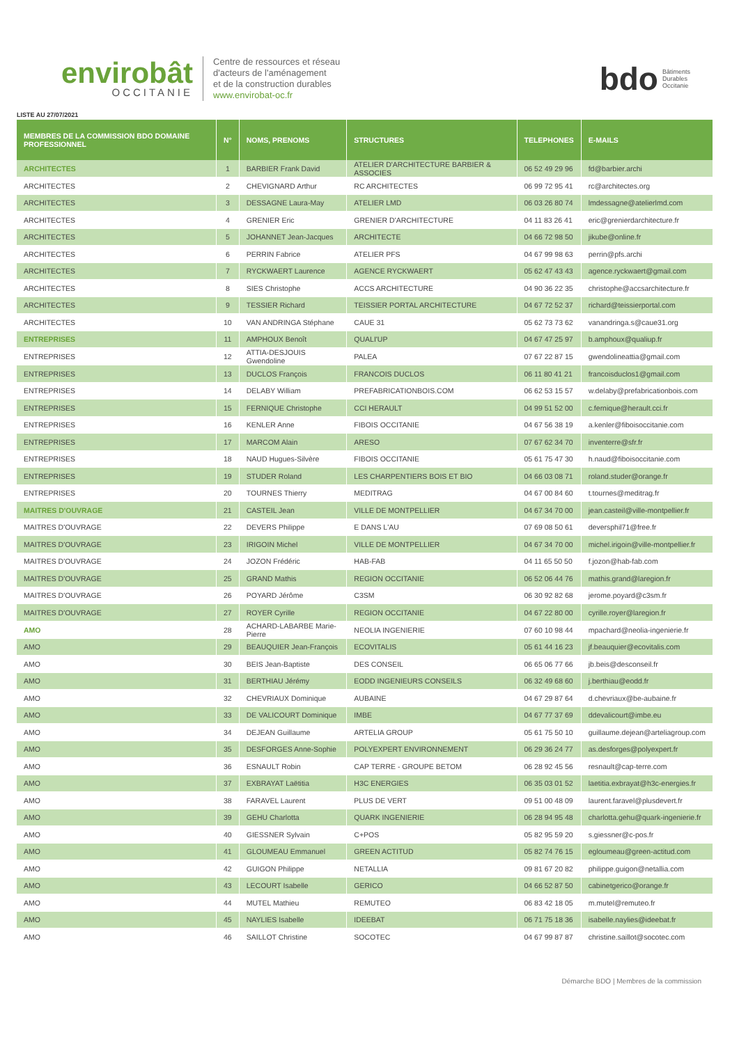envirobât
OCCITANIE
Centre de ressources et réseau
d'acteurs de l'aménagement
et de la construction durables
www.envirobat-oc.fr
bdo
Bâtiments
Durables
Occitanie
LISTE AU 27/07/2021
| MEMBRES DE LA COMMISSION BDO DOMAINE PROFESSIONNEL | N° | NOMS, PRENOMS | STRUCTURES | TELEPHONES | E-MAILS |
| --- | --- | --- | --- | --- | --- |
| ARCHITECTES | 1 | BARBIER Frank David | ATELIER D'ARCHITECTURE BARBIER & ASSOCIES | 06 52 49 29 96 | fd@barbier.archi |
| ARCHITECTES | 2 | CHEVIGNARD Arthur | RC ARCHITECTES | 06 99 72 95 41 | rc@architectes.org |
| ARCHITECTES | 3 | DESSAGNE Laura-May | ATELIER LMD | 06 03 26 80 74 | lmdessagne@atelierlmd.com |
| ARCHITECTES | 4 | GRENIER Eric | GRENIER D'ARCHITECTURE | 04 11 83 26 41 | eric@grenierdarchitecture.fr |
| ARCHITECTES | 5 | JOHANNET Jean-Jacques | ARCHITECTE | 04 66 72 98 50 | jikube@online.fr |
| ARCHITECTES | 6 | PERRIN Fabrice | ATELIER PFS | 04 67 99 98 63 | perrin@pfs.archi |
| ARCHITECTES | 7 | RYCKWAERT Laurence | AGENCE RYCKWAERT | 05 62 47 43 43 | agence.ryckwaert@gmail.com |
| ARCHITECTES | 8 | SIES Christophe | ACCS ARCHITECTURE | 04 90 36 22 35 | christophe@accsarchitecture.fr |
| ARCHITECTES | 9 | TESSIER Richard | TEISSIER PORTAL ARCHITECTURE | 04 67 72 52 37 | richard@teissierportal.com |
| ARCHITECTES | 10 | VAN ANDRINGA Stéphane | CAUE 31 | 05 62 73 73 62 | vanandringa.s@caue31.org |
| ENTREPRISES | 11 | AMPHOUX Benoît | QUALI'UP | 04 67 47 25 97 | b.amphoux@qualiup.fr |
| ENTREPRISES | 12 | ATTIA-DESJOUIS Gwendoline | PALEA | 07 67 22 87 15 | gwendolineattia@gmail.com |
| ENTREPRISES | 13 | DUCLOS François | FRANCOIS DUCLOS | 06 11 80 41 21 | francoisduclos1@gmail.com |
| ENTREPRISES | 14 | DELABY William | PREFABRICATIONBOIS.COM | 06 62 53 15 57 | w.delaby@prefabricationbois.com |
| ENTREPRISES | 15 | FERNIQUE Christophe | CCI HERAULT | 04 99 51 52 00 | c.fernique@herault.cci.fr |
| ENTREPRISES | 16 | KENLER Anne | FIBOIS OCCITANIE | 04 67 56 38 19 | a.kenler@fiboisoccitanie.com |
| ENTREPRISES | 17 | MARCOM Alain | ARESO | 07 67 62 34 70 | inventerre@sfr.fr |
| ENTREPRISES | 18 | NAUD Hugues-Silvère | FIBOIS OCCITANIE | 05 61 75 47 30 | h.naud@fiboisoccitanie.com |
| ENTREPRISES | 19 | STUDER Roland | LES CHARPENTIERS BOIS ET BIO | 04 66 03 08 71 | roland.studer@orange.fr |
| ENTREPRISES | 20 | TOURNES Thierry | MEDITRAG | 04 67 00 84 60 | t.tournes@meditrag.fr |
| MAITRES D'OUVRAGE | 21 | CASTEIL Jean | VILLE DE MONTPELLIER | 04 67 34 70 00 | jean.casteil@ville-montpellier.fr |
| MAITRES D'OUVRAGE | 22 | DEVERS Philippe | E DANS L'AU | 07 69 08 50 61 | deversphil71@free.fr |
| MAITRES D'OUVRAGE | 23 | IRIGOIN Michel | VILLE DE MONTPELLIER | 04 67 34 70 00 | michel.irigoin@ville-montpellier.fr |
| MAITRES D'OUVRAGE | 24 | JOZON Frédéric | HAB-FAB | 04 11 65 50 50 | f.jozon@hab-fab.com |
| MAITRES D'OUVRAGE | 25 | GRAND Mathis | REGION OCCITANIE | 06 52 06 44 76 | mathis.grand@laregion.fr |
| MAITRES D'OUVRAGE | 26 | POYARD Jérôme | C3SM | 06 30 92 82 68 | jerome.poyard@c3sm.fr |
| MAITRES D'OUVRAGE | 27 | ROYER Cyrille | REGION OCCITANIE | 04 67 22 80 00 | cyrille.royer@laregion.fr |
| AMO | 28 | ACHARD-LABARBE Marie-Pierre | NEOLIA INGENIERIE | 07 60 10 98 44 | mpachard@neolia-ingenierie.fr |
| AMO | 29 | BEAUQUIER Jean-François | ECOVITALIS | 05 61 44 16 23 | jf.beauquier@ecovitalis.com |
| AMO | 30 | BEIS Jean-Baptiste | DES CONSEIL | 06 65 06 77 66 | jb.beis@desconseil.fr |
| AMO | 31 | BERTHIAU Jérémy | EODD INGENIEURS CONSEILS | 06 32 49 68 60 | j.berthiau@eodd.fr |
| AMO | 32 | CHEVRIAUX Dominique | AUBAINE | 04 67 29 87 64 | d.chevriaux@be-aubaine.fr |
| AMO | 33 | DE VALICOURT Dominique | IMBE | 04 67 77 37 69 | ddevalicourt@imbe.eu |
| AMO | 34 | DEJEAN Guillaume | ARTELIA GROUP | 05 61 75 50 10 | guillaume.dejean@arteliagroup.com |
| AMO | 35 | DESFORGES Anne-Sophie | POLYEXPERT ENVIRONNEMENT | 06 29 36 24 77 | as.desforges@polyexpert.fr |
| AMO | 36 | ESNAULT Robin | CAP TERRE - GROUPE BETOM | 06 28 92 45 56 | resnault@cap-terre.com |
| AMO | 37 | EXBRAYAT Laëtitia | H3C ENERGIES | 06 35 03 01 52 | laetitia.exbrayat@h3c-energies.fr |
| AMO | 38 | FARAVEL Laurent | PLUS DE VERT | 09 51 00 48 09 | laurent.faravel@plusdevert.fr |
| AMO | 39 | GEHU Charlotta | QUARK INGENIERIE | 06 28 94 95 48 | charlotta.gehu@quark-ingenierie.fr |
| AMO | 40 | GIESSNER Sylvain | C+POS | 05 82 95 59 20 | s.giessner@c-pos.fr |
| AMO | 41 | GLOUMEAU Emmanuel | GREEN ACTITUD | 05 82 74 76 15 | egloumeau@green-actitud.com |
| AMO | 42 | GUIGON Philippe | NETALLIA | 09 81 67 20 82 | philippe.guigon@netallia.com |
| AMO | 43 | LECOURT Isabelle | GERICO | 04 66 52 87 50 | cabinetgerico@orange.fr |
| AMO | 44 | MUTEL Mathieu | REMUTEO | 06 83 42 18 05 | m.mutel@remuteo.fr |
| AMO | 45 | NAYLIES Isabelle | IDEEBAT | 06 71 75 18 36 | isabelle.naylies@ideebat.fr |
| AMO | 46 | SAILLOT Christine | SOCOTEC | 04 67 99 87 87 | christine.saillot@socotec.com |
Démarche BDO | Membres de la commission